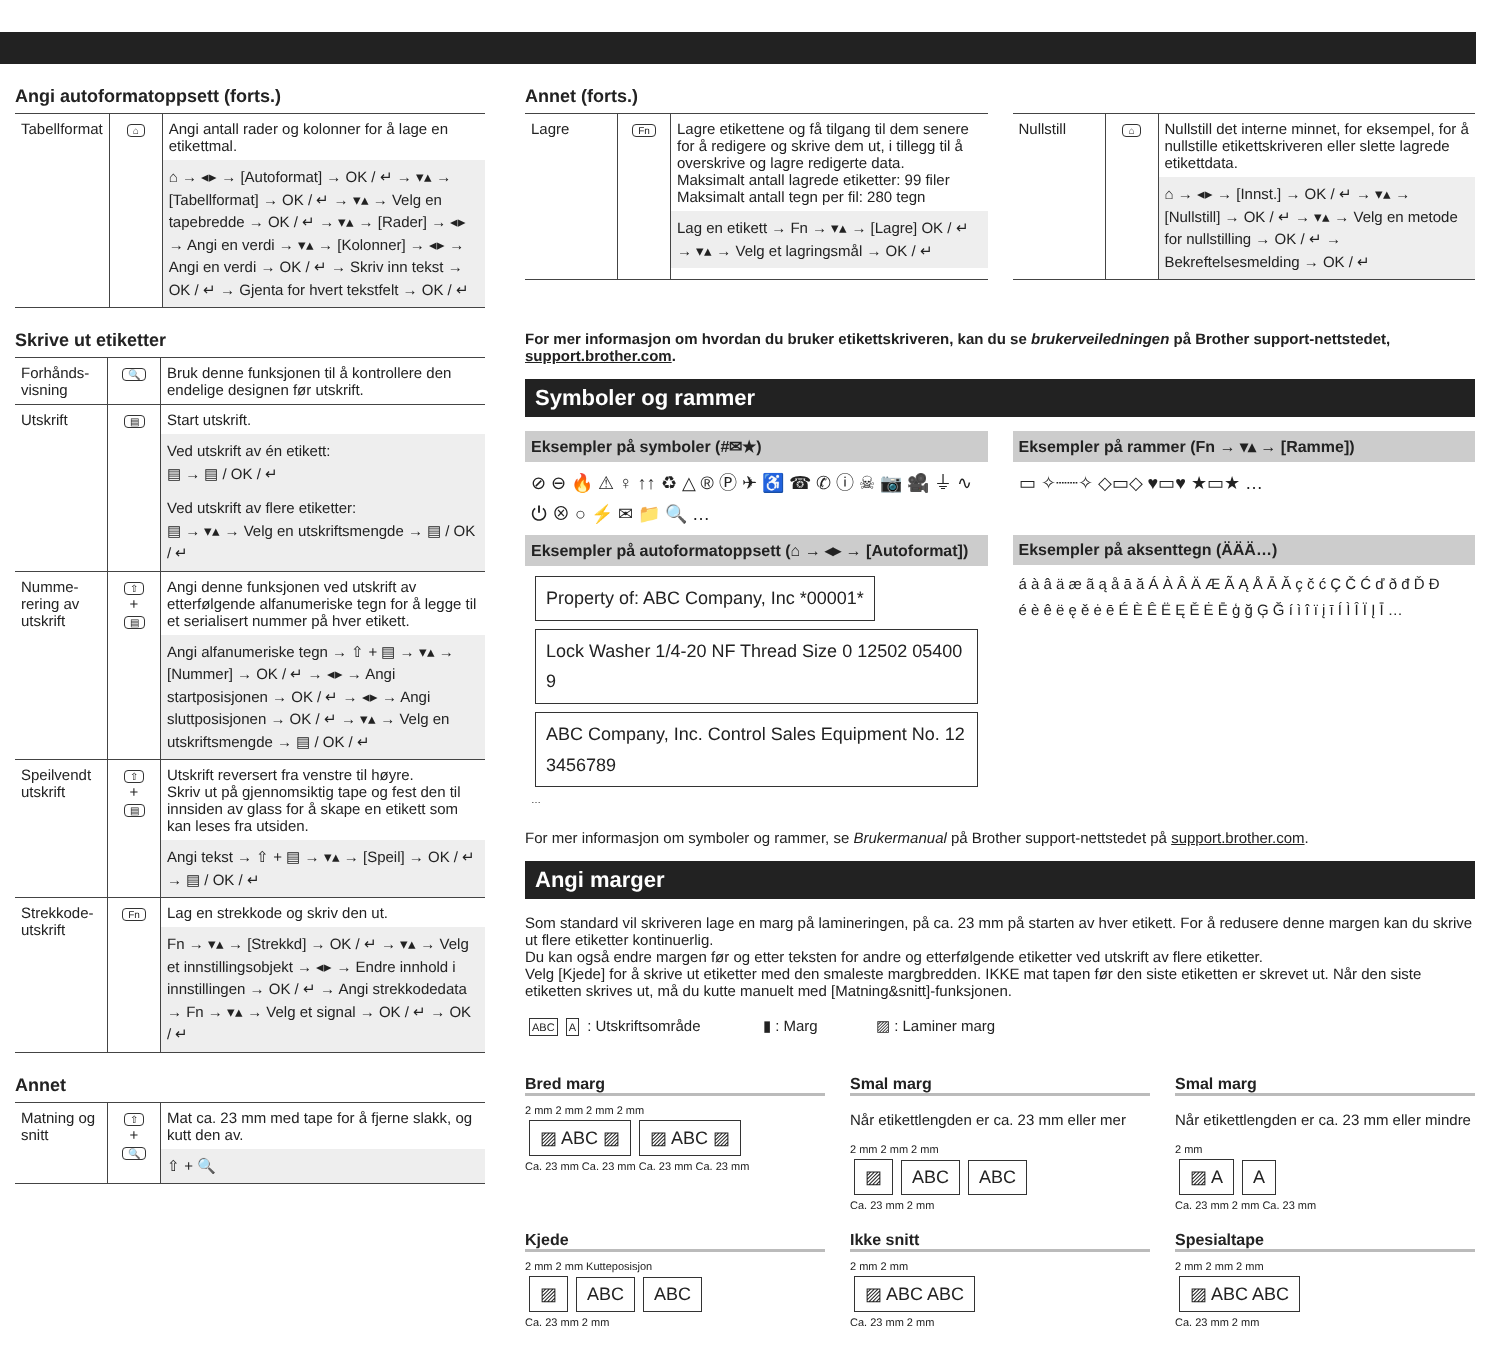Angi autoformatoppsett (forts.)
| Tabellformat | ⌂ | Angi antall rader og kolonner for å lage en etikettmal. ⌂ → ◂▸ → [Autoformat] → OK / ↵ → ▾▴ → [Tabellformat] → OK / ↵ → ▾▴ → Velg en tapebredde → OK / ↵ → ▾▴ → [Rader] → ◂▸ → Angi en verdi → ▾▴ → [Kolonner] → ◂▸ → Angi en verdi → OK / ↵ → Skriv inn tekst → OK / ↵ → Gjenta for hvert tekstfelt → OK / ↵ |
Skrive ut etiketter
| Forhånds-visning | 🔍 | Bruk denne funksjonen til å kontrollere den endelige designen før utskrift. |
| Utskrift | ▤ | Start utskrift. Ved utskrift av én etikett: ▤ → ▤ / OK / ↵ Ved utskrift av flere etiketter: ▤ → ▾▴ → Velg en utskriftsmengde → ▤ / OK / ↵ |
| Numme-rering av utskrift | ⇧ + ▤ | Angi denne funksjonen ved utskrift av etterfølgende alfanumeriske tegn for å legge til et serialisert nummer på hver etikett. Angi alfanumeriske tegn → ⇧ + ▤ → ▾▴ → [Nummer] → OK / ↵ → ◂▸ → Angi startposisjonen → OK / ↵ → ◂▸ → Angi sluttposisjonen → OK / ↵ → ▾▴ → Velg en utskriftsmengde → ▤ / OK / ↵ |
| Speilvendt utskrift | ⇧ + ▤ | Utskrift reversert fra venstre til høyre. Skriv ut på gjennomsiktig tape og fest den til innsiden av glass for å skape en etikett som kan leses fra utsiden. Angi tekst → ⇧ + ▤ → ▾▴ → [Speil] → OK / ↵ → ▤ / OK / ↵ |
| Strekkode-utskrift | Fn | Lag en strekkode og skriv den ut. Fn → ▾▴ → [Strekkd] → OK / ↵ → ▾▴ → Velg et innstillingsobjekt → ◂▸ → Endre innhold i innstillingen → OK / ↵ → Angi strekkodedata → Fn → ▾▴ → Velg et signal → OK / ↵ → OK / ↵ |
Annet
| Matning og snitt | ⇧ + 🔍 | Mat ca. 23 mm med tape for å fjerne slakk, og kutt den av. ⇧ + 🔍 |
Annet (forts.)
| Lagre | Fn | Lagre etikettene og få tilgang til dem senere for å redigere og skrive dem ut, i tillegg til å overskrive og lagre redigerte data. Maksimalt antall lagrede etiketter: 99 filer Maksimalt antall tegn per fil: 280 tegn Lag en etikett → Fn → ▾▴ → [Lagre] OK / ↵ → ▾▴ → Velg et lagringsmål → OK / ↵ |
| Nullstill | ⌂ | Nullstill det interne minnet, for eksempel, for å nullstille etikettskriveren eller slette lagrede etikettdata. ⌂ → ◂▸ → [Innst.] → OK / ↵ → ▾▴ → [Nullstill] → OK / ↵ → ▾▴ → Velg en metode for nullstilling → OK / ↵ → Bekreftelsesmelding → OK / ↵ |
For mer informasjon om hvordan du bruker etikettskriveren, kan du se brukerveiledningen på Brother support-nettstedet, support.brother.com.
Symboler og rammer
Eksempler på symboler (#✉★)
⊘ ⊖ 🔥 ⚠ ♀ ↑↑ ♻ △ ® Ⓟ ✈ ♿ ☎ ✆ ⓘ ☠ 📷 🎥 ⏚ ∿ ⏻ ⊗ ○ ⚡ ✉ 📁 🔍 …
Eksempler på rammer (Fn → ▾▴ → [Ramme])
▭ ✧┈┈✧ ◇▭◇ ♥▭♥ ★▭★ …
Eksempler på autoformatoppsett (⌂ → ◂▸ → [Autoformat])
Property of: ABC Company, Inc *00001* Lock Washer 1/4-20 NF Thread Size 0 12502 05400 9 ABC Company, Inc. Control Sales Equipment No. 123456789 …
Eksempler på aksenttegn (ÄÄÄ…)
á à â ä æ ã ą å ā ă Á À Â Ä Æ Ã Ą Å Ā Ă ç č ć Ç Č Ć ď ð đ Ď Đ
é è ê ë ę ě ė ē É È Ê Ë Ę Ě Ė Ē ģ ğ Ģ Ğ í ì î ï į ī Í Ì Î Ï Į Ī …
For mer informasjon om symboler og rammer, se Brukermanual på Brother support-nettstedet på support.brother.com.
Angi marger
Som standard vil skriveren lage en marg på lamineringen, på ca. 23 mm på starten av hver etikett. For å redusere denne margen kan du skrive ut flere etiketter kontinuerlig.
Du kan også endre margen før og etter teksten for andre og etterfølgende etiketter ved utskrift av flere etiketter.
Velg [Kjede] for å skrive ut etiketter med den smaleste margbredden. IKKE mat tapen før den siste etiketten er skrevet ut. Når den siste etiketten skrives ut, må du kutte manuelt med [Matning&snitt]-funksjonen.
ABC A : Utskriftsområde ▮ : Marg ▨ : Laminer marg
Bred marg
2 mm 2 mm 2 mm 2 mm
▨ ABC ▨ ▨ ABC ▨
Ca. 23 mm Ca. 23 mm Ca. 23 mm Ca. 23 mm
Smal marg
Når etikettlengden er ca. 23 mm eller mer
2 mm 2 mm 2 mm
▨ ABC ABC
Ca. 23 mm 2 mm
Smal marg
Når etikettlengden er ca. 23 mm eller mindre
2 mm
▨ A A
Ca. 23 mm 2 mm Ca. 23 mm
Kjede
2 mm 2 mm Kutteposisjon
▨ ABC ABC
Ca. 23 mm 2 mm
Ikke snitt
2 mm 2 mm
▨ ABC ABC
Ca. 23 mm 2 mm
Spesialtape
2 mm 2 mm 2 mm
▨ ABC ABC
Ca. 23 mm 2 mm